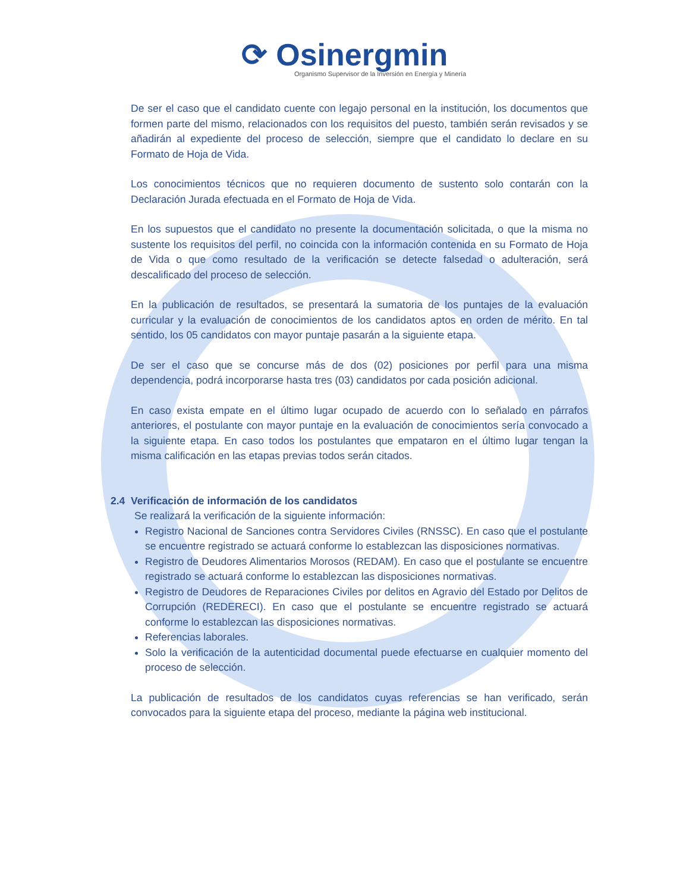⟳ Osinergmin
Organismo Supervisor de la Inversión en Energía y Minería
De ser el caso que el candidato cuente con legajo personal en la institución, los documentos que formen parte del mismo, relacionados con los requisitos del puesto, también serán revisados y se añadirán al expediente del proceso de selección, siempre que el candidato lo declare en su Formato de Hoja de Vida.
Los conocimientos técnicos que no requieren documento de sustento solo contarán con la Declaración Jurada efectuada en el Formato de Hoja de Vida.
En los supuestos que el candidato no presente la documentación solicitada, o que la misma no sustente los requisitos del perfil, no coincida con la información contenida en su Formato de Hoja de Vida o que como resultado de la verificación se detecte falsedad o adulteración, será descalificado del proceso de selección.
En la publicación de resultados, se presentará la sumatoria de los puntajes de la evaluación curricular y la evaluación de conocimientos de los candidatos aptos en orden de mérito. En tal sentido, los 05 candidatos con mayor puntaje pasarán a la siguiente etapa.
De ser el caso que se concurse más de dos (02) posiciones por perfil para una misma dependencia, podrá incorporarse hasta tres (03) candidatos por cada posición adicional.
En caso exista empate en el último lugar ocupado de acuerdo con lo señalado en párrafos anteriores, el postulante con mayor puntaje en la evaluación de conocimientos sería convocado a la siguiente etapa. En caso todos los postulantes que empataron en el último lugar tengan la misma calificación en las etapas previas todos serán citados.
2.4 Verificación de información de los candidatos
Se realizará la verificación de la siguiente información:
Registro Nacional de Sanciones contra Servidores Civiles (RNSSC). En caso que el postulante se encuentre registrado se actuará conforme lo establezcan las disposiciones normativas.
Registro de Deudores Alimentarios Morosos (REDAM). En caso que el postulante se encuentre registrado se actuará conforme lo establezcan las disposiciones normativas.
Registro de Deudores de Reparaciones Civiles por delitos en Agravio del Estado por Delitos de Corrupción (REDERECI). En caso que el postulante se encuentre registrado se actuará conforme lo establezcan las disposiciones normativas.
Referencias laborales.
Solo la verificación de la autenticidad documental puede efectuarse en cualquier momento del proceso de selección.
La publicación de resultados de los candidatos cuyas referencias se han verificado, serán convocados para la siguiente etapa del proceso, mediante la página web institucional.